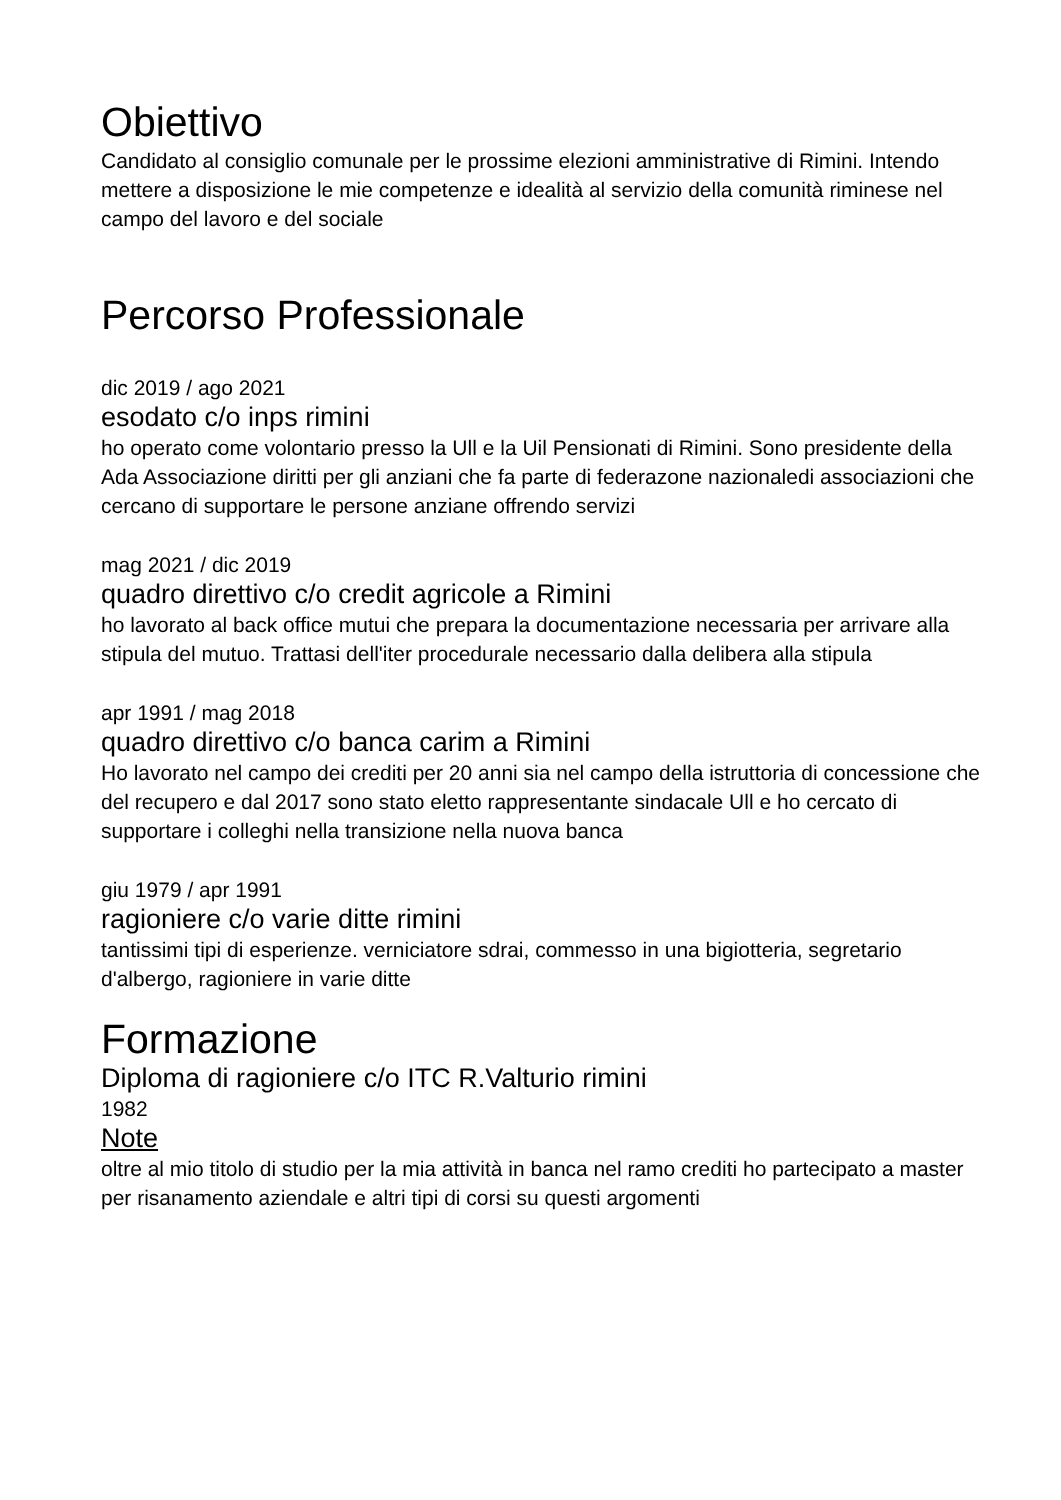Obiettivo
Candidato al consiglio comunale per le prossime elezioni amministrative di Rimini. Intendo mettere a disposizione le mie competenze e idealità al servizio della comunità riminese nel campo del lavoro e del sociale
Percorso Professionale
dic 2019 / ago 2021
esodato c/o inps rimini
ho operato come volontario presso la Ull e la Uil Pensionati di Rimini. Sono presidente della Ada Associazione diritti per gli anziani che fa parte di federazone nazionaledi associazioni che cercano di supportare le persone anziane offrendo servizi
mag 2021 / dic 2019
quadro direttivo c/o credit agricole a Rimini
ho lavorato al back office mutui che prepara la documentazione necessaria per arrivare alla stipula del mutuo. Trattasi dell'iter procedurale necessario dalla delibera alla stipula
apr 1991 / mag 2018
quadro direttivo c/o banca carim a Rimini
Ho lavorato nel campo dei crediti per 20 anni sia nel campo della istruttoria di concessione che del recupero e dal 2017 sono stato eletto rappresentante sindacale Ull e ho cercato di supportare i colleghi nella transizione nella nuova banca
giu 1979 / apr 1991
ragioniere c/o varie ditte rimini
tantissimi tipi di esperienze. verniciatore sdrai, commesso in una bigiotteria, segretario d'albergo, ragioniere in varie ditte
Formazione
Diploma di ragioniere c/o ITC R.Valturio rimini
1982
Note
oltre al mio titolo di studio per la mia attività in banca nel ramo crediti ho partecipato a master per risanamento aziendale e altri tipi di corsi su questi argomenti